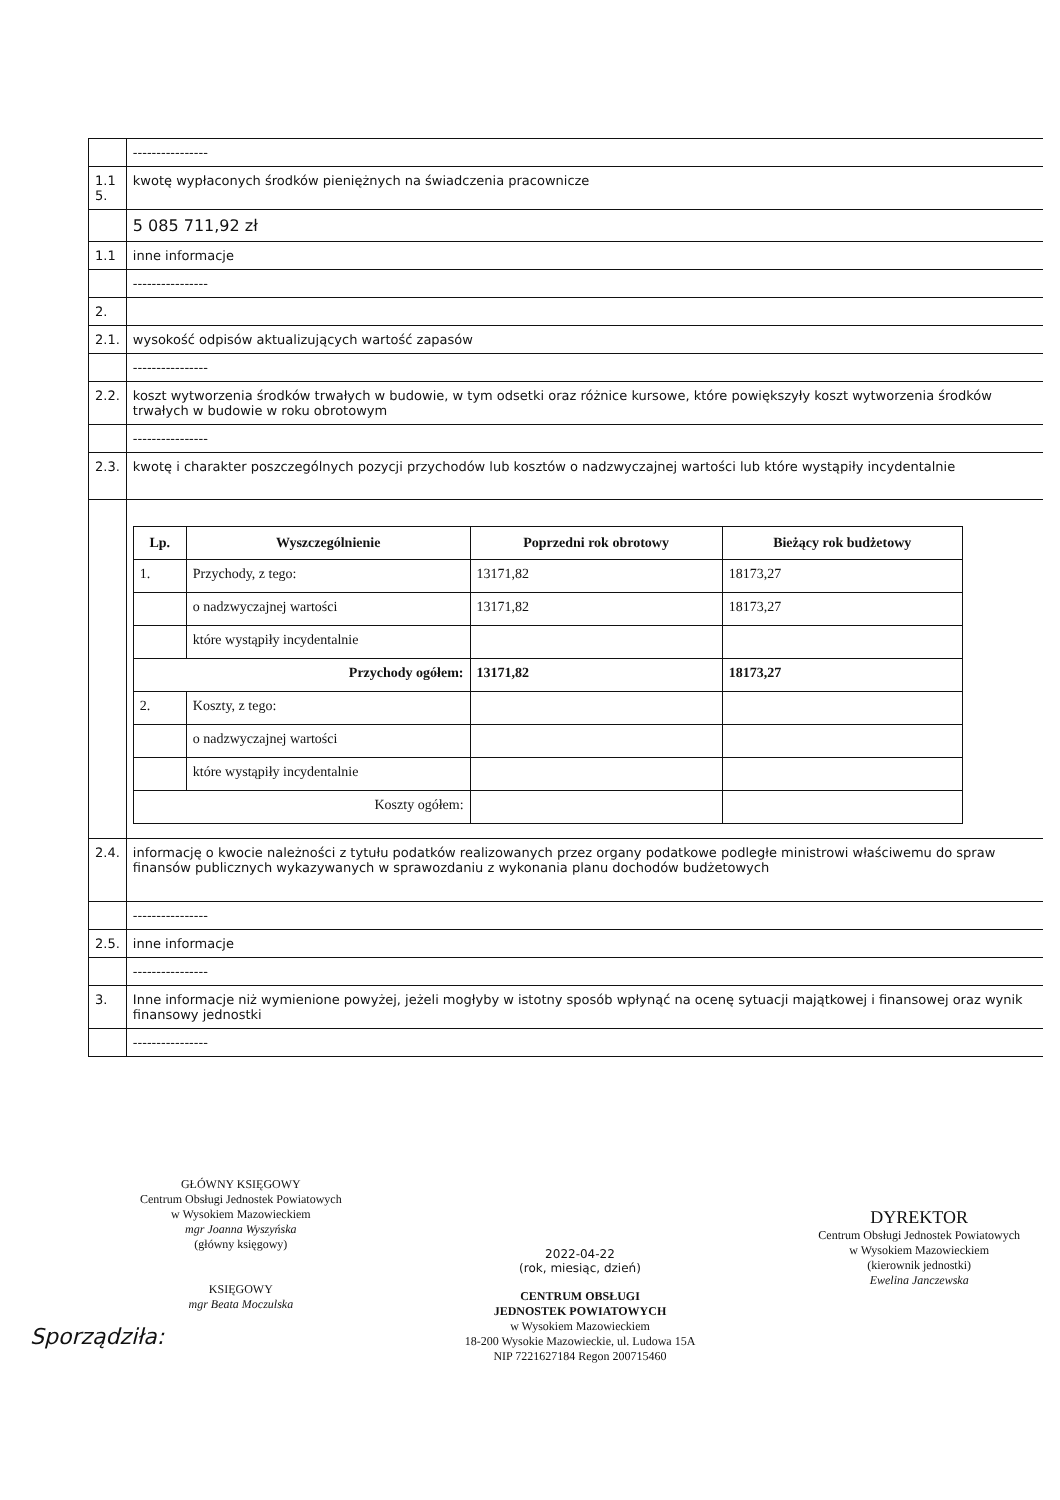| | ---------------- |
| 1.1 5. | kwotę wypłaconych środków pieniężnych na świadczenia pracownicze |
| | 5 085 711,92 zł |
| 1.1 | inne informacje |
| | ---------------- |
| 2. | |
| 2.1. | wysokość odpisów aktualizujących wartość zapasów |
| | ---------------- |
| 2.2. | koszt wytworzenia środków trwałych w budowie, w tym odsetki oraz różnice kursowe, które powiększyły koszt wytworzenia środków trwałych w budowie w roku obrotowym |
| | ---------------- |
| 2.3. | kwotę i charakter poszczególnych pozycji przychodów lub kosztów o nadzwyczajnej wartości lub które wystąpiły incydentalnie |
| | / Lp. / Wyszczególnienie / Poprzedni rok obrotowy / Bieżący rok budżetowy / / --- / --- / --- / --- / / 1. / Przychody, z tego: / 13171,82 / 18173,27 / / / o nadzwyczajnej wartości / 13171,82 / 18173,27 / / / które wystąpiły incydentalnie / / / / Przychody ogółem: / / 13171,82 / 18173,27 / / 2. / Koszty, z tego: / / / / / o nadzwyczajnej wartości / / / / / które wystąpiły incydentalnie / / / / Koszty ogółem: / / / / |
| 2.4. | informację o kwocie należności z tytułu podatków realizowanych przez organy podatkowe podległe ministrowi właściwemu do spraw finansów publicznych wykazywanych w sprawozdaniu z wykonania planu dochodów budżetowych |
| | ---------------- |
| 2.5. | inne informacje |
| | ---------------- |
| 3. | Inne informacje niż wymienione powyżej, jeżeli mogłyby w istotny sposób wpłynąć na ocenę sytuacji majątkowej i finansowej oraz wynik finansowy jednostki |
| | ---------------- |
GŁÓWNY KSIĘGOWY
Centrum Obsługi Jednostek Powiatowych
w Wysokiem Mazowieckiem
mgr Joanna Wyszyńska
(główny księgowy)
KSIĘGOWY
mgr Beata Moczulska
2022-04-22
(rok, miesiąc, dzień)
CENTRUM OBSŁUGI
JEDNOSTEK POWIATOWYCH
w Wysokiem Mazowieckiem
18-200 Wysokie Mazowieckie, ul. Ludowa 15A
NIP 7221627184 Regon 200715460
DYREKTOR
Centrum Obsługi Jednostek Powiatowych
w Wysokiem Mazowieckiem
(kierownik jednostki)
Ewelina Janczewska
Sporządziła: